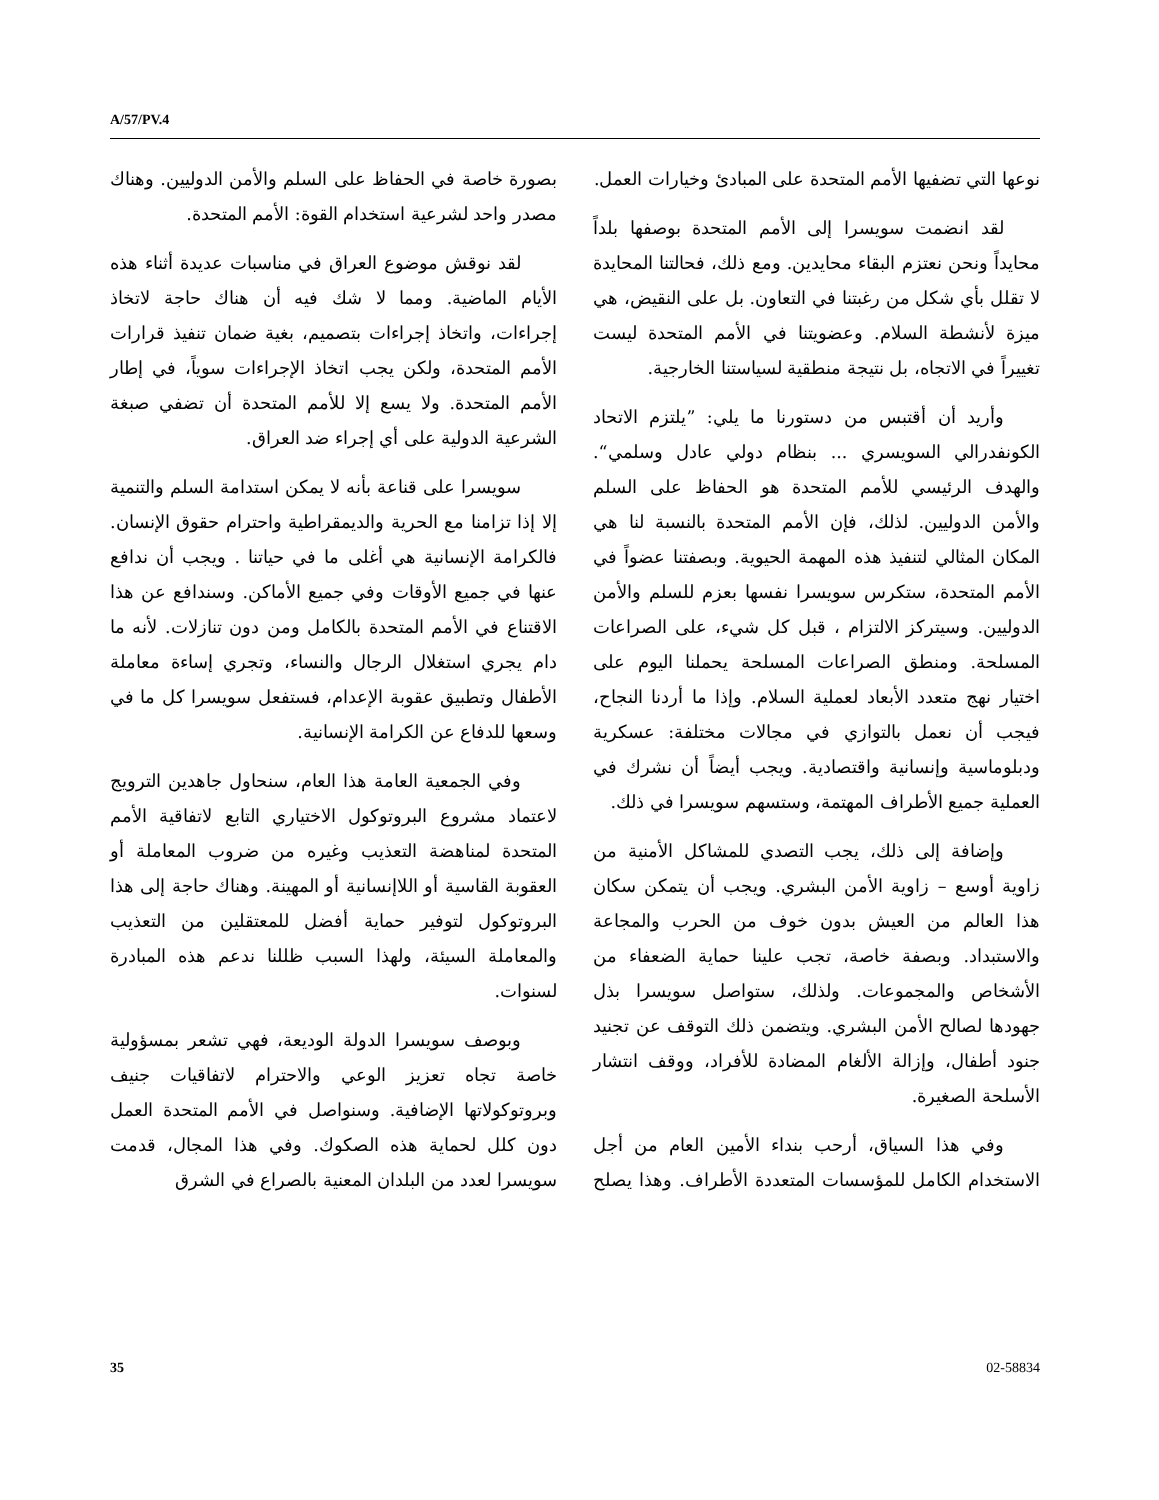A/57/PV.4
نوعها التي تضفيها الأمم المتحدة على المبادئ وخيارات العمل.
لقد انضمت سويسرا إلى الأمم المتحدة بوصفها بلداً محايداً ونحن نعتزم البقاء محايدين. ومع ذلك، فحالتنا المحايدة لا تقلل بأي شكل من رغبتنا في التعاون. بل على النقيض، هي ميزة لأنشطة السلام. وعضويتنا في الأمم المتحدة ليست تغييراً في الاتجاه، بل نتيجة منطقية لسياستنا الخارجية.
وأريد أن أقتبس من دستورنا ما يلي: ”يلتزم الاتحاد الكونفدرالي السويسري ... بنظام دولي عادل وسلمي“. والهدف الرئيسي للأمم المتحدة هو الحفاظ على السلم والأمن الدوليين. لذلك، فإن الأمم المتحدة بالنسبة لنا هي المكان المثالي لتنفيذ هذه المهمة الحيوية. وبصفتنا عضواً في الأمم المتحدة، ستكرس سويسرا نفسها بعزم للسلم والأمن الدوليين. وسيتركز الالتزام ، قبل كل شيء، على الصراعات المسلحة. ومنطق الصراعات المسلحة يحملنا اليوم على اختيار نهج متعدد الأبعاد لعملية السلام. وإذا ما أردنا النجاح، فيجب أن نعمل بالتوازي في مجالات مختلفة: عسكرية ودبلوماسية وإنسانية واقتصادية. ويجب أيضاً أن نشرك في العملية جميع الأطراف المهتمة، وستسهم سويسرا في ذلك.
وإضافة إلى ذلك، يجب التصدي للمشاكل الأمنية من زاوية أوسع – زاوية الأمن البشري. ويجب أن يتمكن سكان هذا العالم من العيش بدون خوف من الحرب والمجاعة والاستبداد. وبصفة خاصة، تجب علينا حماية الضعفاء من الأشخاص والمجموعات. ولذلك، ستواصل سويسرا بذل جهودها لصالح الأمن البشري. ويتضمن ذلك التوقف عن تجنيد جنود أطفال، وإزالة الألغام المضادة للأفراد، ووقف انتشار الأسلحة الصغيرة.
وفي هذا السياق، أرحب بنداء الأمين العام من أجل الاستخدام الكامل للمؤسسات المتعددة الأطراف. وهذا يصلح بصورة خاصة في الحفاظ على السلم والأمن الدوليين. وهناك مصدر واحد لشرعية استخدام القوة: الأمم المتحدة.
لقد نوقش موضوع العراق في مناسبات عديدة أثناء هذه الأيام الماضية. ومما لا شك فيه أن هناك حاجة لاتخاذ إجراءات، واتخاذ إجراءات بتصميم، بغية ضمان تنفيذ قرارات الأمم المتحدة، ولكن يجب اتخاذ الإجراءات سوياً، في إطار الأمم المتحدة. ولا يسع إلا للأمم المتحدة أن تضفي صبغة الشرعية الدولية على أي إجراء ضد العراق.
سويسرا على قناعة بأنه لا يمكن استدامة السلم والتنمية إلا إذا تزامنا مع الحرية والديمقراطية واحترام حقوق الإنسان. فالكرامة الإنسانية هي أغلى ما في حياتنا . ويجب أن ندافع عنها في جميع الأوقات وفي جميع الأماكن. وسندافع عن هذا الاقتناع في الأمم المتحدة بالكامل ومن دون تنازلات. لأنه ما دام يجري استغلال الرجال والنساء، وتجري إساءة معاملة الأطفال وتطبيق عقوبة الإعدام، فستفعل سويسرا كل ما في وسعها للدفاع عن الكرامة الإنسانية.
وفي الجمعية العامة هذا العام، سنحاول جاهدين الترويج لاعتماد مشروع البروتوكول الاختياري التابع لاتفاقية الأمم المتحدة لمناهضة التعذيب وغيره من ضروب المعاملة أو العقوبة القاسية أو اللاإنسانية أو المهينة. وهناك حاجة إلى هذا البروتوكول لتوفير حماية أفضل للمعتقلين من التعذيب والمعاملة السيئة، ولهذا السبب ظللنا ندعم هذه المبادرة لسنوات.
وبوصف سويسرا الدولة الوديعة، فهي تشعر بمسؤولية خاصة تجاه تعزيز الوعي والاحترام لاتفاقيات جنيف وبروتوكولاتها الإضافية. وسنواصل في الأمم المتحدة العمل دون كلل لحماية هذه الصكوك. وفي هذا المجال، قدمت سويسرا لعدد من البلدان المعنية بالصراع في الشرق
35 02-58834